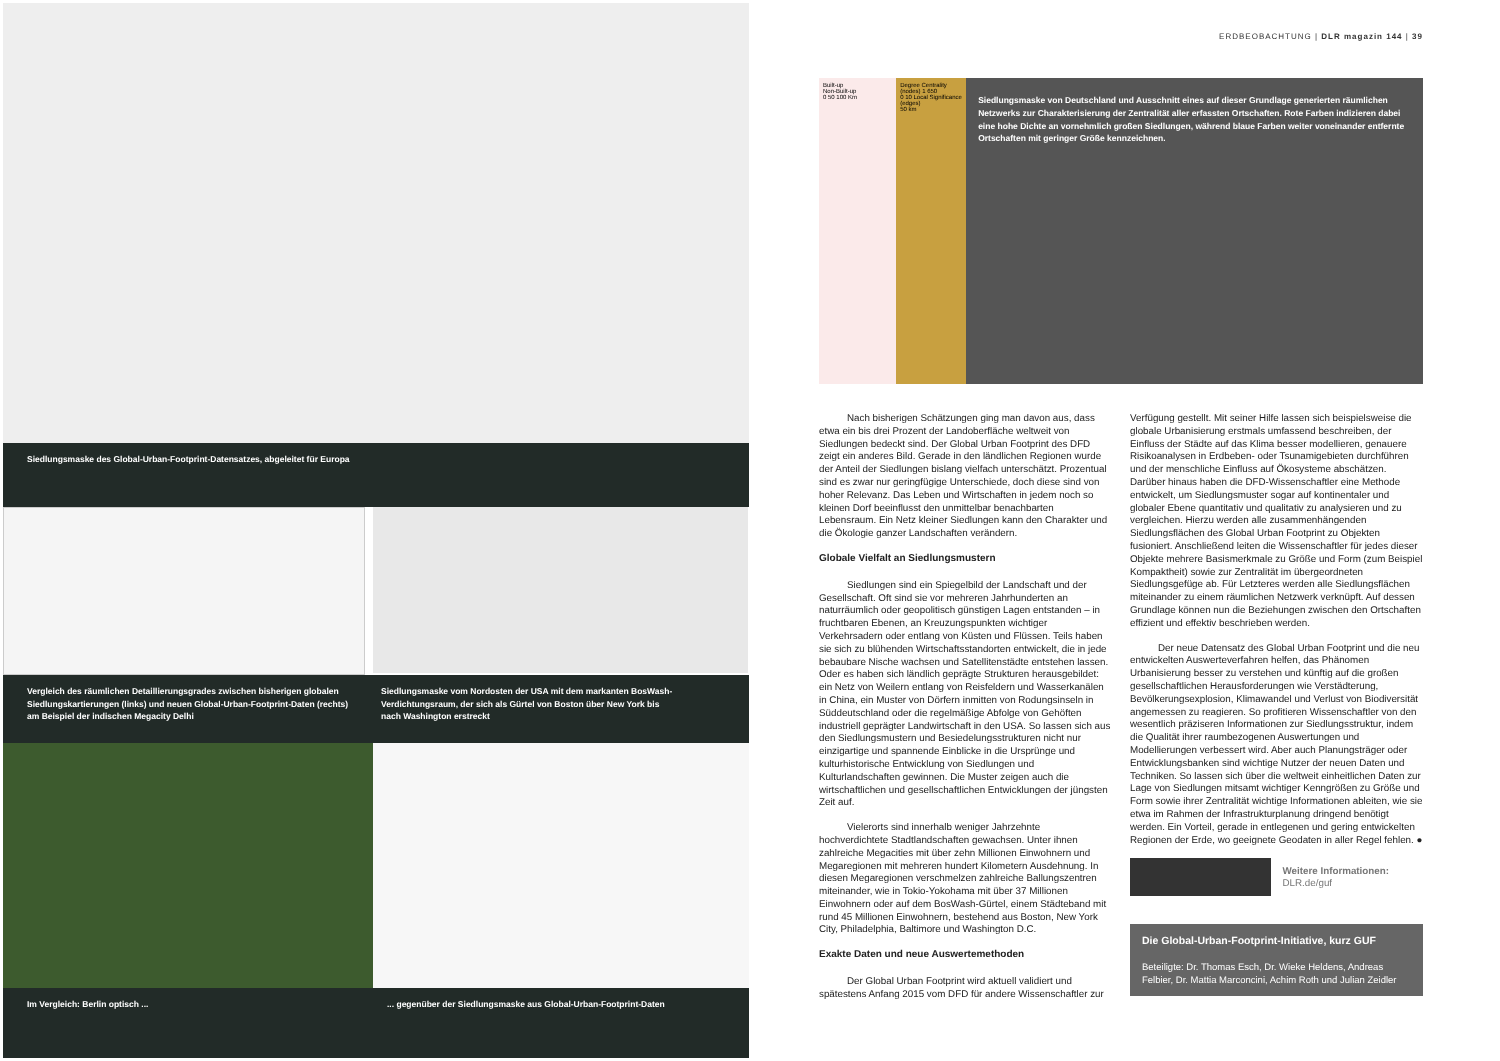Siedlungsmaske des Global-Urban-Footprint-Datensatzes, abgeleitet für Europa
Vergleich des räumlichen Detaillierungsgrades zwischen bisherigen globalen Siedlungskartierungen (links) und neuen Global-Urban-Footprint-Daten (rechts) am Beispiel der indischen Megacity Delhi
Siedlungsmaske vom Nordosten der USA mit dem markanten BosWash-Verdichtungsraum, der sich als Gürtel von Boston über New York bis nach Washington erstreckt
Im Vergleich: Berlin optisch ... ... gegenüber der Siedlungsmaske aus Global-Urban-Footprint-Daten
ERDBEOBACHTUNG | DLR magazin 144 | 39
Built-up
Non-Built-up
0 50 100 Km
Degree Centrality (nodes) 1 650
0 10 Local Significance (edges)
50 km
Siedlungsmaske von Deutschland und Ausschnitt eines auf dieser Grundlage generierten räumlichen Netzwerks zur Charakterisierung der Zentralität aller erfassten Ortschaften. Rote Farben indizieren dabei eine hohe Dichte an vornehmlich großen Siedlungen, während blaue Farben weiter voneinander entfernte Ortschaften mit geringer Größe kennzeichnen.
Nach bisherigen Schätzungen ging man davon aus, dass etwa ein bis drei Prozent der Landoberfläche weltweit von Siedlungen bedeckt sind. Der Global Urban Footprint des DFD zeigt ein anderes Bild. Gerade in den ländlichen Regionen wurde der Anteil der Siedlungen bislang vielfach unterschätzt. Prozentual sind es zwar nur geringfügige Unterschiede, doch diese sind von hoher Relevanz. Das Leben und Wirtschaften in jedem noch so kleinen Dorf beeinflusst den unmittelbar benachbarten Lebensraum. Ein Netz kleiner Siedlungen kann den Charakter und die Ökologie ganzer Landschaften verändern.
Globale Vielfalt an Siedlungsmustern
Siedlungen sind ein Spiegelbild der Landschaft und der Gesellschaft. Oft sind sie vor mehreren Jahrhunderten an naturräumlich oder geopolitisch günstigen Lagen entstanden – in fruchtbaren Ebenen, an Kreuzungspunkten wichtiger Verkehrsadern oder entlang von Küsten und Flüssen. Teils haben sie sich zu blühenden Wirtschaftsstandorten entwickelt, die in jede bebaubare Nische wachsen und Satellitenstädte entstehen lassen. Oder es haben sich ländlich geprägte Strukturen herausgebildet: ein Netz von Weilern entlang von Reisfeldern und Wasserkanälen in China, ein Muster von Dörfern inmitten von Rodungsinseln in Süddeutschland oder die regelmäßige Abfolge von Gehöften industriell geprägter Landwirtschaft in den USA. So lassen sich aus den Siedlungsmustern und Besiedelungsstrukturen nicht nur einzigartige und spannende Einblicke in die Ursprünge und kulturhistorische Entwicklung von Siedlungen und Kulturlandschaften gewinnen. Die Muster zeigen auch die wirtschaftlichen und gesellschaftlichen Entwicklungen der jüngsten Zeit auf.
Vielerorts sind innerhalb weniger Jahrzehnte hochverdichtete Stadtlandschaften gewachsen. Unter ihnen zahlreiche Megacities mit über zehn Millionen Einwohnern und Megaregionen mit mehreren hundert Kilometern Ausdehnung. In diesen Megaregionen verschmelzen zahlreiche Ballungszentren miteinander, wie in Tokio-Yokohama mit über 37 Millionen Einwohnern oder auf dem BosWash-Gürtel, einem Städteband mit rund 45 Millionen Einwohnern, bestehend aus Boston, New York City, Philadelphia, Baltimore und Washington D.C.
Exakte Daten und neue Auswertemethoden
Der Global Urban Footprint wird aktuell validiert und spätestens Anfang 2015 vom DFD für andere Wissenschaftler zur
Verfügung gestellt. Mit seiner Hilfe lassen sich beispielsweise die globale Urbanisierung erstmals umfassend beschreiben, der Einfluss der Städte auf das Klima besser modellieren, genauere Risikoanalysen in Erdbeben- oder Tsunamigebieten durchführen und der menschliche Einfluss auf Ökosysteme abschätzen. Darüber hinaus haben die DFD-Wissenschaftler eine Methode entwickelt, um Siedlungsmuster sogar auf kontinentaler und globaler Ebene quantitativ und qualitativ zu analysieren und zu vergleichen. Hierzu werden alle zusammenhängenden Siedlungsflächen des Global Urban Footprint zu Objekten fusioniert. Anschließend leiten die Wissenschaftler für jedes dieser Objekte mehrere Basismerkmale zu Größe und Form (zum Beispiel Kompaktheit) sowie zur Zentralität im übergeordneten Siedlungsgefüge ab. Für Letzteres werden alle Siedlungsflächen miteinander zu einem räumlichen Netzwerk verknüpft. Auf dessen Grundlage können nun die Beziehungen zwischen den Ortschaften effizient und effektiv beschrieben werden.
Der neue Datensatz des Global Urban Footprint und die neu entwickelten Auswerteverfahren helfen, das Phänomen Urbanisierung besser zu verstehen und künftig auf die großen gesellschaftlichen Herausforderungen wie Verstädterung, Bevölkerungsexplosion, Klimawandel und Verlust von Biodiversität angemessen zu reagieren. So profitieren Wissenschaftler von den wesentlich präziseren Informationen zur Siedlungsstruktur, indem die Qualität ihrer raumbezogenen Auswertungen und Modellierungen verbessert wird. Aber auch Planungsträger oder Entwicklungsbanken sind wichtige Nutzer der neuen Daten und Techniken. So lassen sich über die weltweit einheitlichen Daten zur Lage von Siedlungen mitsamt wichtiger Kenngrößen zu Größe und Form sowie ihrer Zentralität wichtige Informationen ableiten, wie sie etwa im Rahmen der Infrastrukturplanung dringend benötigt werden. Ein Vorteil, gerade in entlegenen und gering entwickelten Regionen der Erde, wo geeignete Geodaten in aller Regel fehlen. ●
Weitere Informationen:
DLR.de/guf
Die Global-Urban-Footprint-Initiative, kurz GUF
Beteiligte: Dr. Thomas Esch, Dr. Wieke Heldens, Andreas Felbier, Dr. Mattia Marconcini, Achim Roth und Julian Zeidler